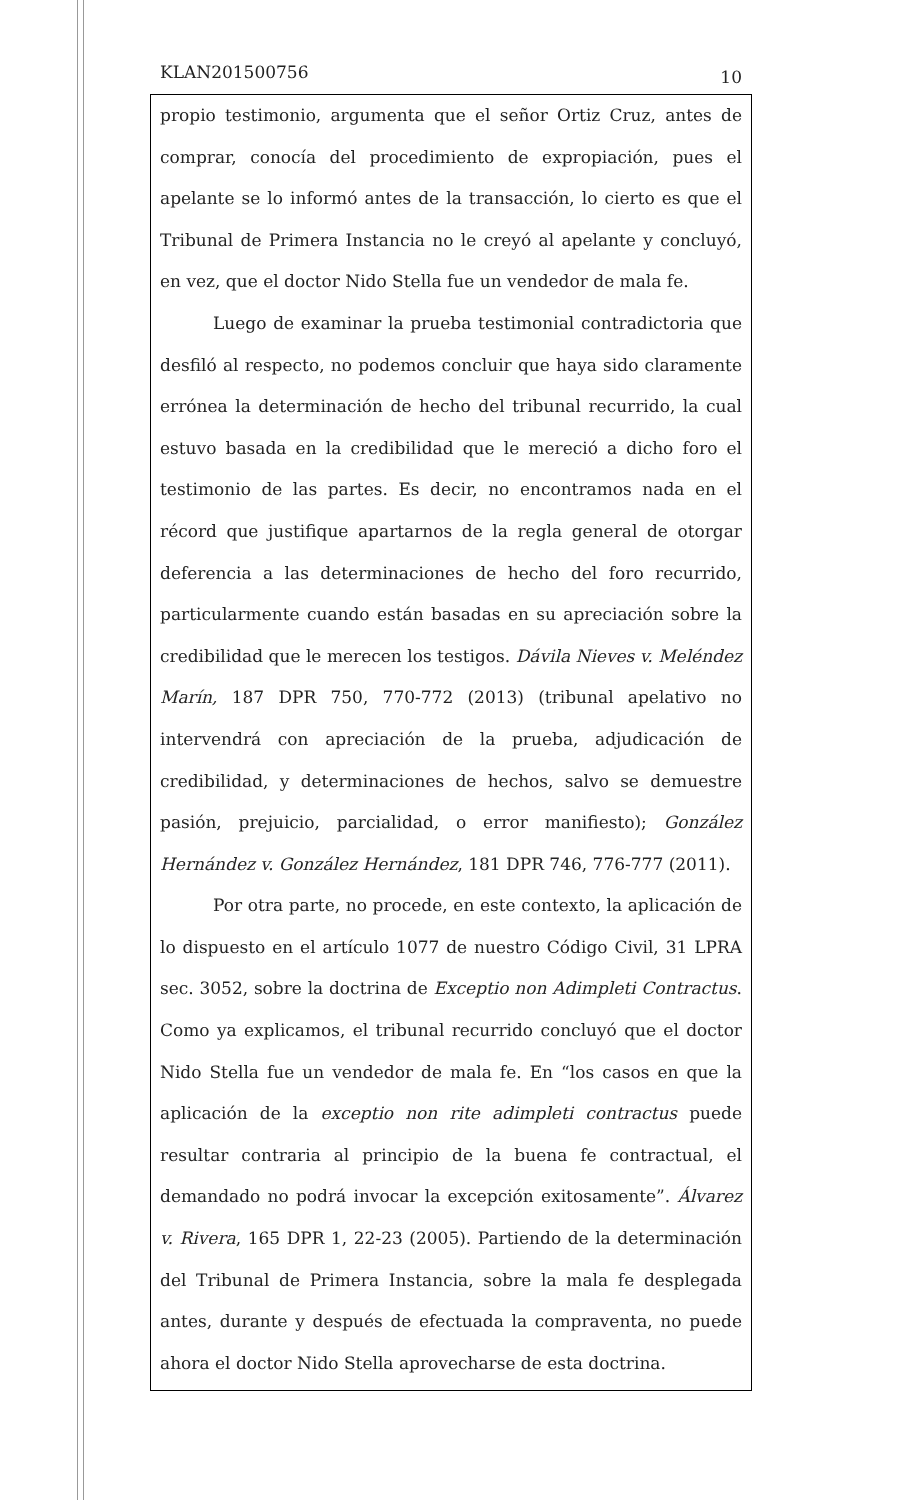KLAN201500756 10
propio testimonio, argumenta que el señor Ortiz Cruz, antes de comprar, conocía del procedimiento de expropiación, pues el apelante se lo informó antes de la transacción, lo cierto es que el Tribunal de Primera Instancia no le creyó al apelante y concluyó, en vez, que el doctor Nido Stella fue un vendedor de mala fe.
Luego de examinar la prueba testimonial contradictoria que desfiló al respecto, no podemos concluir que haya sido claramente errónea la determinación de hecho del tribunal recurrido, la cual estuvo basada en la credibilidad que le mereció a dicho foro el testimonio de las partes. Es decir, no encontramos nada en el récord que justifique apartarnos de la regla general de otorgar deferencia a las determinaciones de hecho del foro recurrido, particularmente cuando están basadas en su apreciación sobre la credibilidad que le merecen los testigos. Dávila Nieves v. Meléndez Marín, 187 DPR 750, 770-772 (2013) (tribunal apelativo no intervendrá con apreciación de la prueba, adjudicación de credibilidad, y determinaciones de hechos, salvo se demuestre pasión, prejuicio, parcialidad, o error manifiesto); González Hernández v. González Hernández, 181 DPR 746, 776-777 (2011).
Por otra parte, no procede, en este contexto, la aplicación de lo dispuesto en el artículo 1077 de nuestro Código Civil, 31 LPRA sec. 3052, sobre la doctrina de Exceptio non Adimpleti Contractus. Como ya explicamos, el tribunal recurrido concluyó que el doctor Nido Stella fue un vendedor de mala fe. En “los casos en que la aplicación de la exceptio non rite adimpleti contractus puede resultar contraria al principio de la buena fe contractual, el demandado no podrá invocar la excepción exitosamente”. Álvarez v. Rivera, 165 DPR 1, 22-23 (2005). Partiendo de la determinación del Tribunal de Primera Instancia, sobre la mala fe desplegada antes, durante y después de efectuada la compraventa, no puede ahora el doctor Nido Stella aprovecharse de esta doctrina.